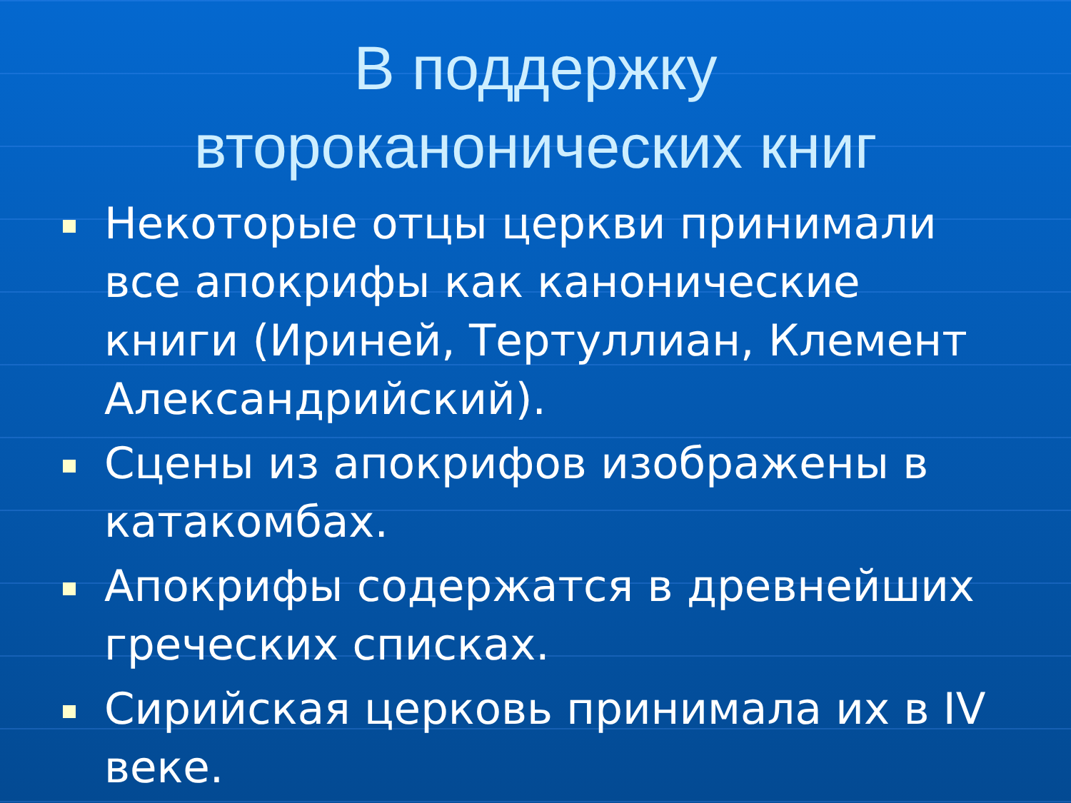В поддержку
второканонических книг
Некоторые отцы церкви принимали все апокрифы как канонические книги (Ириней, Тертуллиан, Клемент Александрийский).
Сцены из апокрифов изображены в катакомбах.
Апокрифы содержатся в древнейших греческих списках.
Сирийская церковь принимала их в IV веке.